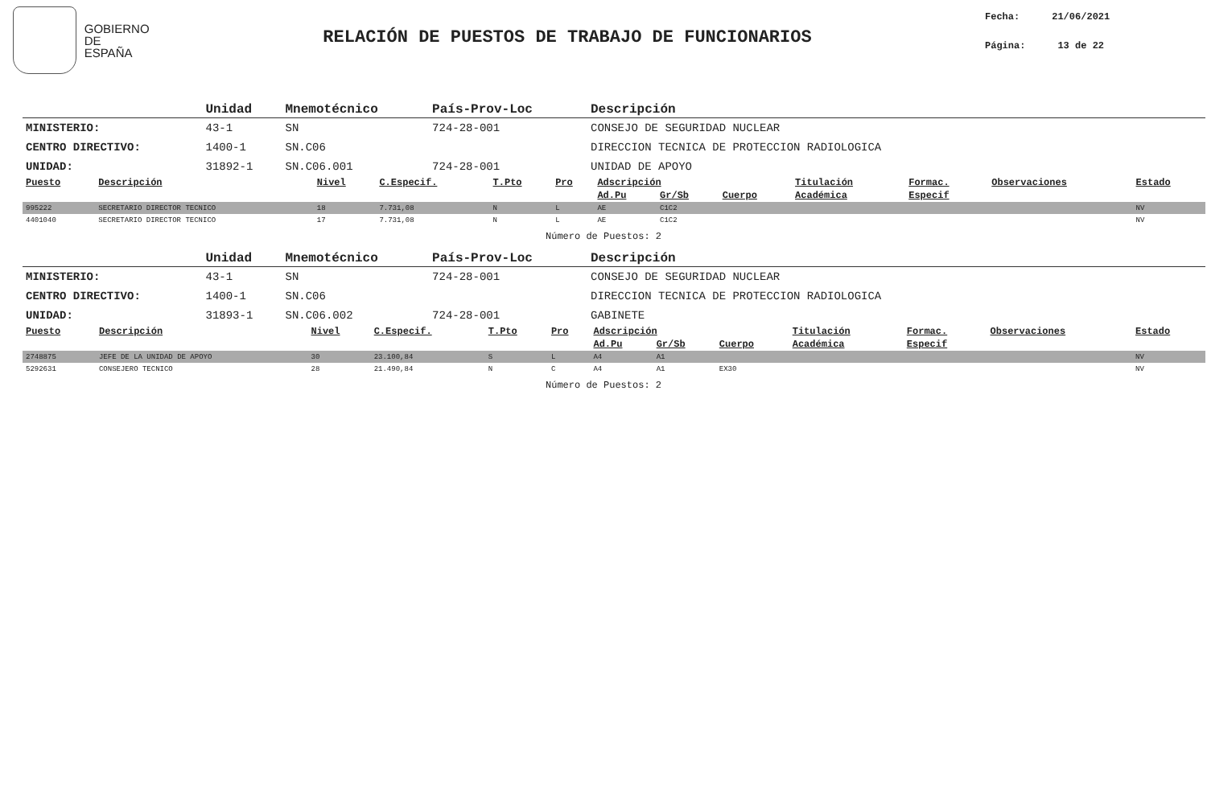GOBIERNO
DE ESPAÑA
RELACIÓN DE PUESTOS DE TRABAJO DE FUNCIONARIOS
Fecha: 21/06/2021
Página: 13 de 22
| | Unidad | Mnemotécnico | País-Prov-Loc | Descripción |
| --- | --- | --- | --- | --- |
| MINISTERIO: | 43-1 | SN | 724-28-001 | CONSEJO DE SEGURIDAD NUCLEAR |
| CENTRO DIRECTIVO: | 1400-1 | SN.C06 | | DIRECCION TECNICA DE PROTECCION RADIOLOGICA |
| UNIDAD: | 31892-1 | SN.C06.001 | 724-28-001 | UNIDAD DE APOYO |
| Puesto | Descripción | Nivel | C.Especif. | T.Pto | Pro | Adscripción | | | Titulación | Formac. | Observaciones | Estado |
| --- | --- | --- | --- | --- | --- | --- | --- | --- | --- | --- | --- | --- |
| | | | | | | Ad.Pu | Gr/Sb | Cuerpo | Académica | Especif | | |
| 995222 | SECRETARIO DIRECTOR TECNICO | 18 | 7.731,08 | N | L | AE | C1C2 | | | | | NV |
| 4401040 | SECRETARIO DIRECTOR TECNICO | 17 | 7.731,08 | N | L | AE | C1C2 | | | | | NV |
Número de Puestos: 2
| | Unidad | Mnemotécnico | País-Prov-Loc | Descripción |
| --- | --- | --- | --- | --- |
| MINISTERIO: | 43-1 | SN | 724-28-001 | CONSEJO DE SEGURIDAD NUCLEAR |
| CENTRO DIRECTIVO: | 1400-1 | SN.C06 | | DIRECCION TECNICA DE PROTECCION RADIOLOGICA |
| UNIDAD: | 31893-1 | SN.C06.002 | 724-28-001 | GABINETE |
| Puesto | Descripción | Nivel | C.Especif. | T.Pto | Pro | Adscripción | | | Titulación | Formac. | Observaciones | Estado |
| --- | --- | --- | --- | --- | --- | --- | --- | --- | --- | --- | --- | --- |
| | | | | | | Ad.Pu | Gr/Sb | Cuerpo | Académica | Especif | | |
| 2748875 | JEFE DE LA UNIDAD DE APOYO | 30 | 23.100,84 | S | L | A4 | A1 | | | | | NV |
| 5292631 | CONSEJERO TECNICO | 28 | 21.490,84 | N | C | A4 | A1 | EX30 | | | | NV |
Número de Puestos: 2